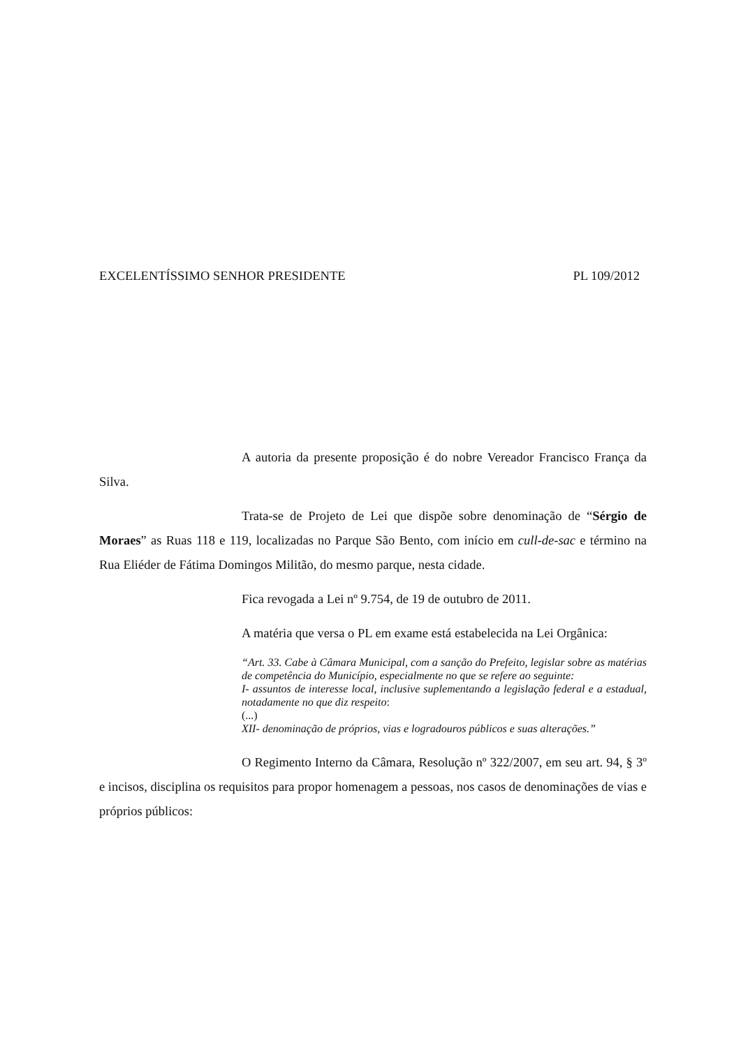EXCELENTÍSSIMO SENHOR PRESIDENTE PL 109/2012
A autoria da presente proposição é do nobre Vereador Francisco França da Silva.
Trata-se de Projeto de Lei que dispõe sobre denominação de “Sérgio de Moraes” as Ruas 118 e 119, localizadas no Parque São Bento, com início em cull-de-sac e término na Rua Eliéder de Fátima Domingos Militão, do mesmo parque, nesta cidade.
Fica revogada a Lei nº 9.754, de 19 de outubro de 2011.
A matéria que versa o PL em exame está estabelecida na Lei Orgânica:
“Art. 33. Cabe à Câmara Municipal, com a sanção do Prefeito, legislar sobre as matérias de competência do Município, especialmente no que se refere ao seguinte:
I- assuntos de interesse local, inclusive suplementando a legislação federal e a estadual, notadamente no que diz respeito:
(...)
XII- denominação de próprios, vias e logradouros públicos e suas alterações.”
O Regimento Interno da Câmara, Resolução nº 322/2007, em seu art. 94, § 3º e incisos, disciplina os requisitos para propor homenagem a pessoas, nos casos de denominações de vias e próprios públicos: